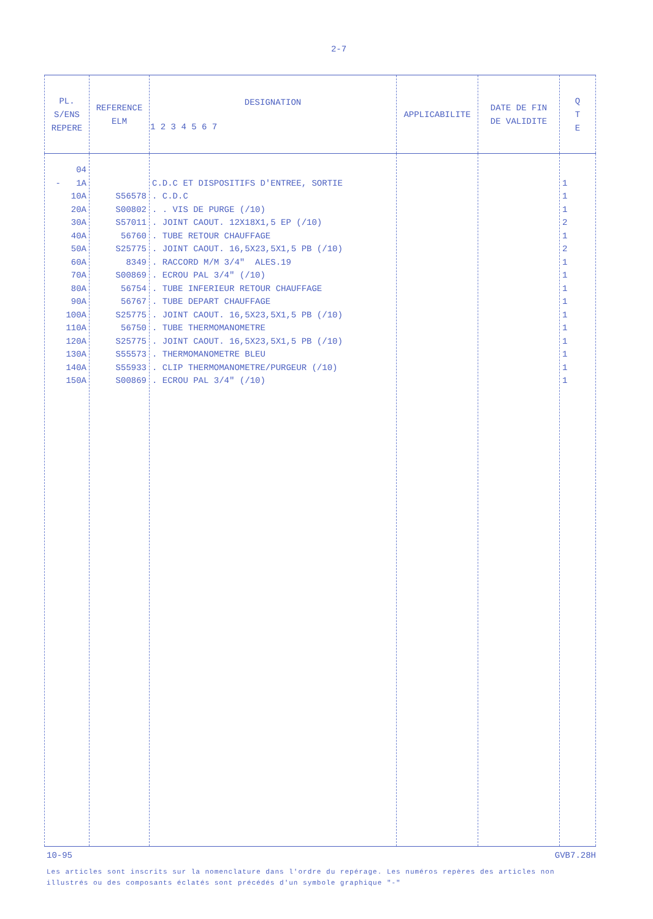2-7
| PL. S/ENS REPERE | REFERENCE ELM | DESIGNATION 1 2 3 4 5 6 7 | APPLICABILITE | DATE DE FIN DE VALIDITE | Q T E |
| --- | --- | --- | --- | --- | --- |
| 04 - 1A 10A 20A 30A 40A 50A 60A 70A 80A 90A 100A 110A 120A 130A 140A 150A | S56578 S00802 S57011 56760 S25775 8349 S00869 56754 56767 S25775 56750 S25775 S55573 S55933 S00869 | C.D.C ET DISPOSITIFS D'ENTREE, SORTIE . C.D.C . . VIS DE PURGE (/10) . JOINT CAOUT. 12X18X1,5 EP (/10) . TUBE RETOUR CHAUFFAGE . JOINT CAOUT. 16,5X23,5X1,5 PB (/10) . RACCORD M/M 3/4" ALES.19 . ECROU PAL 3/4" (/10) . TUBE INFERIEUR RETOUR CHAUFFAGE . TUBE DEPART CHAUFFAGE . JOINT CAOUT. 16,5X23,5X1,5 PB (/10) . TUBE THERMOMANOMETRE . JOINT CAOUT. 16,5X23,5X1,5 PB (/10) . THERMOMANOMETRE BLEU . CLIP THERMOMANOMETRE/PURGEUR (/10) . ECROU PAL 3/4" (/10) | | | 1 1 1 2 1 2 1 1 1 1 1 1 1 1 1 1 |
10-95 GVB7.28H
Les articles sont inscrits sur la nomenclature dans l'ordre du repérage. Les numéros repères des articles non illustrés ou des composants éclatés sont précédés d'un symbole graphique "-"